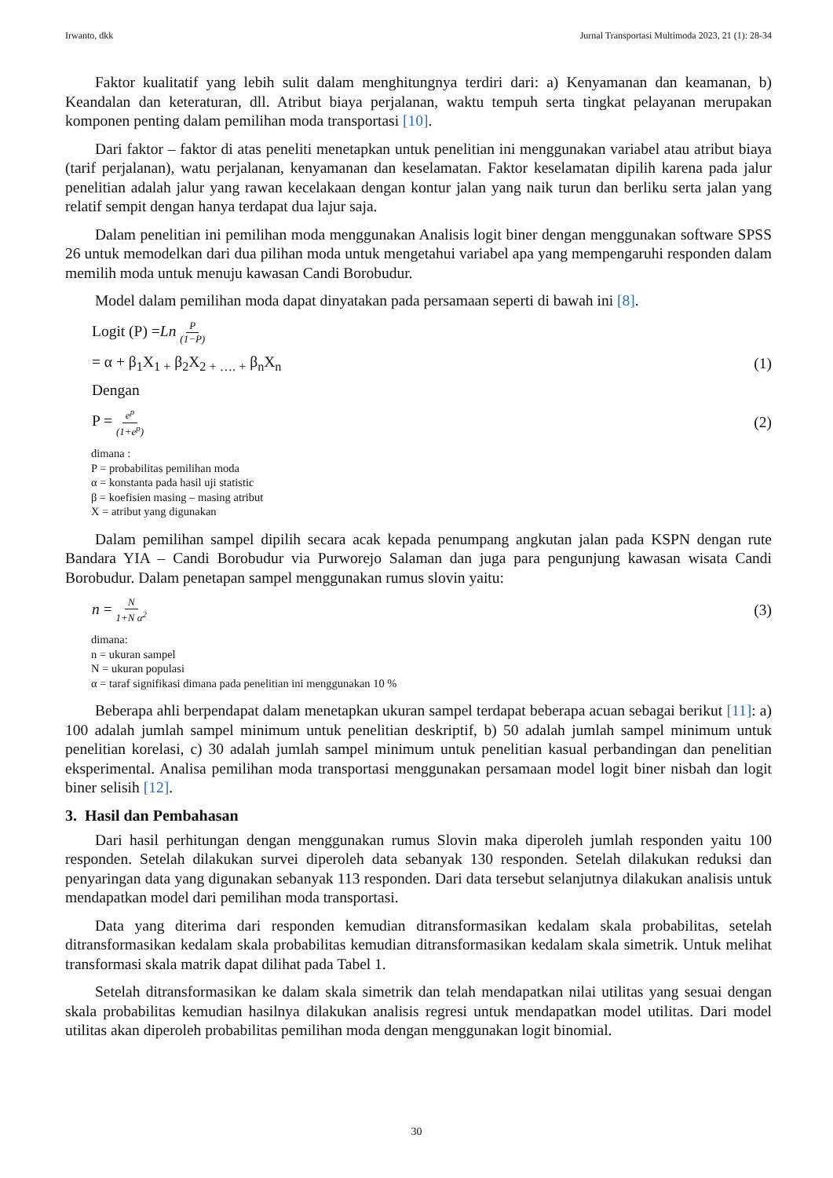Irwanto, dkk Jurnal Transportasi Multimoda 2023, 21 (1): 28-34
Faktor kualitatif yang lebih sulit dalam menghitungnya terdiri dari: a) Kenyamanan dan keamanan, b) Keandalan dan keteraturan, dll. Atribut biaya perjalanan, waktu tempuh serta tingkat pelayanan merupakan komponen penting dalam pemilihan moda transportasi [10].
Dari faktor – faktor di atas peneliti menetapkan untuk penelitian ini menggunakan variabel atau atribut biaya (tarif perjalanan), watu perjalanan, kenyamanan dan keselamatan. Faktor keselamatan dipilih karena pada jalur penelitian adalah jalur yang rawan kecelakaan dengan kontur jalan yang naik turun dan berliku serta jalan yang relatif sempit dengan hanya terdapat dua lajur saja.
Dalam penelitian ini pemilihan moda menggunakan Analisis logit biner dengan menggunakan software SPSS 26 untuk memodelkan dari dua pilihan moda untuk mengetahui variabel apa yang mempengaruhi responden dalam memilih moda untuk menuju kawasan Candi Borobudur.
Model dalam pemilihan moda dapat dinyatakan pada persamaan seperti di bawah ini [8].
Logit (P) =Ln P (1−P)
= α + β<sub>1</sub>X<sub>1 +</sub> β<sub>2</sub>X<sub>2 + …. +</sub> β<sub>n</sub>X<sub>n</sub> (1)
Dengan
P = e<sup>p</sup> (1+e<sup>p</sup>) (2)
dimana :
P = probabilitas pemilihan moda
α = konstanta pada hasil uji statistic
β = koefisien masing – masing atribut
X = atribut yang digunakan
Dalam pemilihan sampel dipilih secara acak kepada penumpang angkutan jalan pada KSPN dengan rute Bandara YIA – Candi Borobudur via Purworejo Salaman dan juga para pengunjung kawasan wisata Candi Borobudur. Dalam penetapan sampel menggunakan rumus slovin yaitu:
n = N 1+N α<sup>2</sup> (3)
dimana:
n = ukuran sampel
N = ukuran populasi
α = taraf signifikasi dimana pada penelitian ini menggunakan 10 %
Beberapa ahli berpendapat dalam menetapkan ukuran sampel terdapat beberapa acuan sebagai berikut [11]: a) 100 adalah jumlah sampel minimum untuk penelitian deskriptif, b) 50 adalah jumlah sampel minimum untuk penelitian korelasi, c) 30 adalah jumlah sampel minimum untuk penelitian kasual perbandingan dan penelitian eksperimental. Analisa pemilihan moda transportasi menggunakan persamaan model logit biner nisbah dan logit biner selisih [12].
3. Hasil dan Pembahasan
Dari hasil perhitungan dengan menggunakan rumus Slovin maka diperoleh jumlah responden yaitu 100 responden. Setelah dilakukan survei diperoleh data sebanyak 130 responden. Setelah dilakukan reduksi dan penyaringan data yang digunakan sebanyak 113 responden. Dari data tersebut selanjutnya dilakukan analisis untuk mendapatkan model dari pemilihan moda transportasi.
Data yang diterima dari responden kemudian ditransformasikan kedalam skala probabilitas, setelah ditransformasikan kedalam skala probabilitas kemudian ditransformasikan kedalam skala simetrik. Untuk melihat transformasi skala matrik dapat dilihat pada Tabel 1.
Setelah ditransformasikan ke dalam skala simetrik dan telah mendapatkan nilai utilitas yang sesuai dengan skala probabilitas kemudian hasilnya dilakukan analisis regresi untuk mendapatkan model utilitas. Dari model utilitas akan diperoleh probabilitas pemilihan moda dengan menggunakan logit binomial.
30